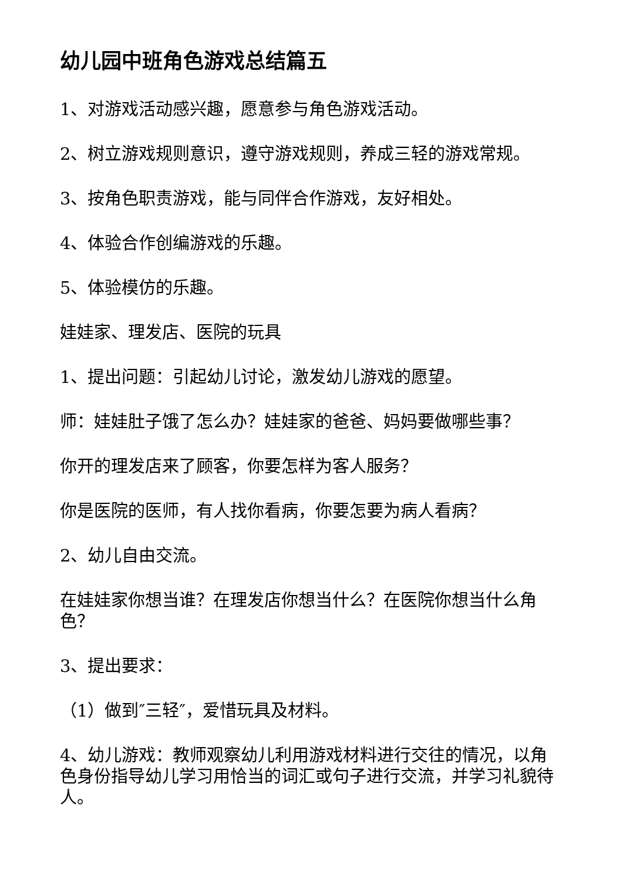幼儿园中班角色游戏总结篇五
1、对游戏活动感兴趣，愿意参与角色游戏活动。
2、树立游戏规则意识，遵守游戏规则，养成三轻的游戏常规。
3、按角色职责游戏，能与同伴合作游戏，友好相处。
4、体验合作创编游戏的乐趣。
5、体验模仿的乐趣。
娃娃家、理发店、医院的玩具
1、提出问题：引起幼儿讨论，激发幼儿游戏的愿望。
师：娃娃肚子饿了怎么办？娃娃家的爸爸、妈妈要做哪些事？
你开的理发店来了顾客，你要怎样为客人服务？
你是医院的医师，有人找你看病，你要怎要为病人看病？
2、幼儿自由交流。
在娃娃家你想当谁？在理发店你想当什么？在医院你想当什么角色？
3、提出要求：
（1）做到″三轻″，爱惜玩具及材料。
4、幼儿游戏：教师观察幼儿利用游戏材料进行交往的情况，以角色身份指导幼儿学习用恰当的词汇或句子进行交流，并学习礼貌待人。